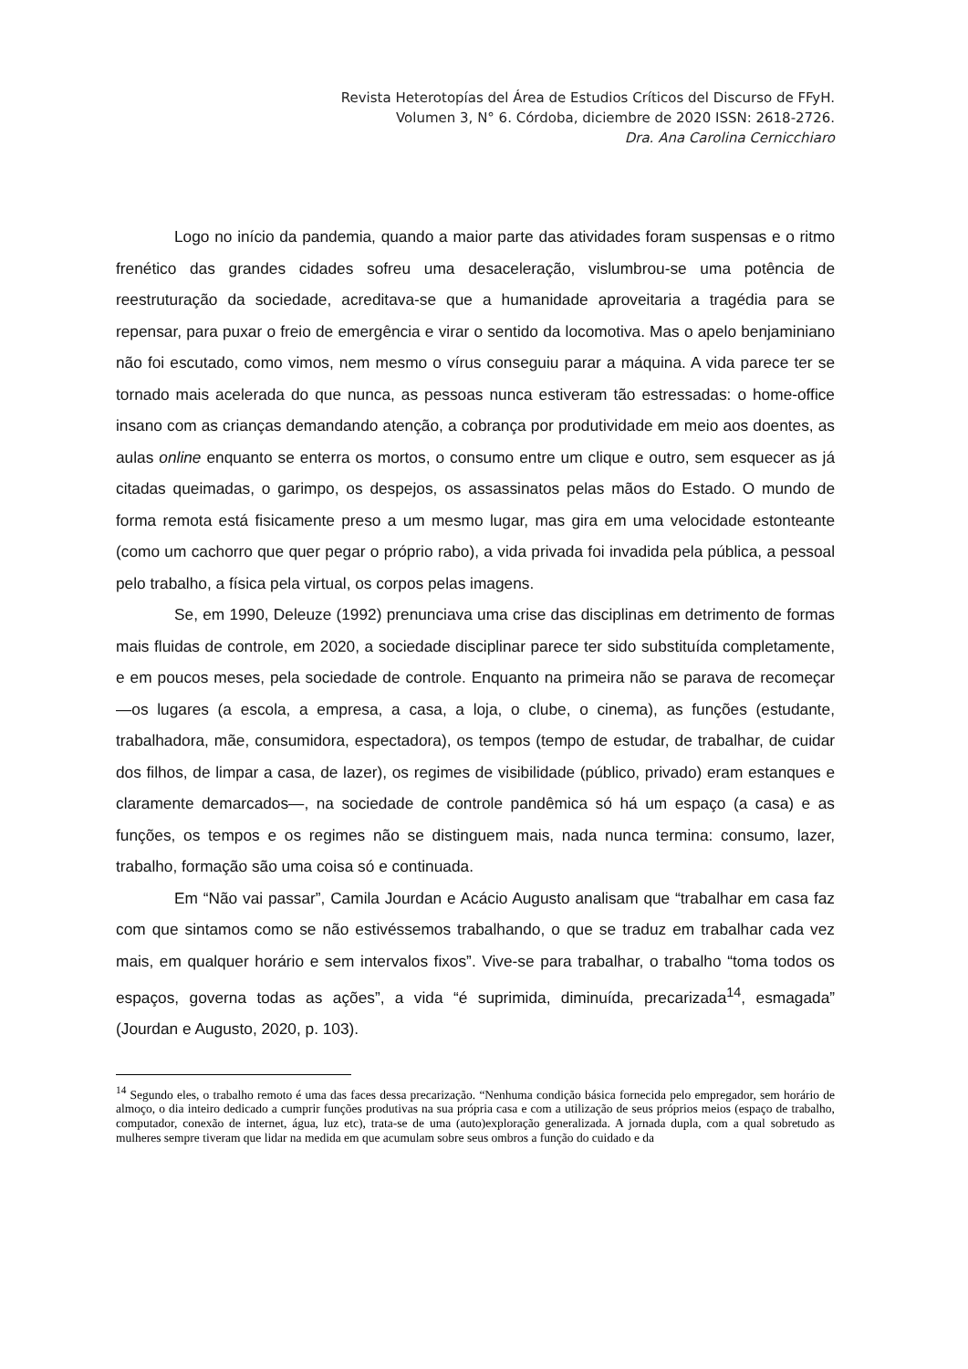Revista Heterotopías del Área de Estudios Críticos del Discurso de FFyH.
Volumen 3, N° 6. Córdoba, diciembre de 2020 ISSN: 2618-2726.
Dra. Ana Carolina Cernicchiaro
Logo no início da pandemia, quando a maior parte das atividades foram suspensas e o ritmo frenético das grandes cidades sofreu uma desaceleração, vislumbrou-se uma potência de reestruturação da sociedade, acreditava-se que a humanidade aproveitaria a tragédia para se repensar, para puxar o freio de emergência e virar o sentido da locomotiva. Mas o apelo benjaminiano não foi escutado, como vimos, nem mesmo o vírus conseguiu parar a máquina. A vida parece ter se tornado mais acelerada do que nunca, as pessoas nunca estiveram tão estressadas: o home-office insano com as crianças demandando atenção, a cobrança por produtividade em meio aos doentes, as aulas online enquanto se enterra os mortos, o consumo entre um clique e outro, sem esquecer as já citadas queimadas, o garimpo, os despejos, os assassinatos pelas mãos do Estado. O mundo de forma remota está fisicamente preso a um mesmo lugar, mas gira em uma velocidade estonteante (como um cachorro que quer pegar o próprio rabo), a vida privada foi invadida pela pública, a pessoal pelo trabalho, a física pela virtual, os corpos pelas imagens.
Se, em 1990, Deleuze (1992) prenunciava uma crise das disciplinas em detrimento de formas mais fluidas de controle, em 2020, a sociedade disciplinar parece ter sido substituída completamente, e em poucos meses, pela sociedade de controle. Enquanto na primeira não se parava de recomeçar —os lugares (a escola, a empresa, a casa, a loja, o clube, o cinema), as funções (estudante, trabalhadora, mãe, consumidora, espectadora), os tempos (tempo de estudar, de trabalhar, de cuidar dos filhos, de limpar a casa, de lazer), os regimes de visibilidade (público, privado) eram estanques e claramente demarcados—, na sociedade de controle pandêmica só há um espaço (a casa) e as funções, os tempos e os regimes não se distinguem mais, nada nunca termina: consumo, lazer, trabalho, formação são uma coisa só e continuada.
Em “Não vai passar”, Camila Jourdan e Acácio Augusto analisam que “trabalhar em casa faz com que sintamos como se não estivéssemos trabalhando, o que se traduz em trabalhar cada vez mais, em qualquer horário e sem intervalos fixos”. Vive-se para trabalhar, o trabalho “toma todos os espaços, governa todas as ações”, a vida “é suprimida, diminuída, precarizada<sup>14</sup>, esmagada” (Jourdan e Augusto, 2020, p. 103).
<sup>14</sup> Segundo eles, o trabalho remoto é uma das faces dessa precarização. “Nenhuma condição básica fornecida pelo empregador, sem horário de almoço, o dia inteiro dedicado a cumprir funções produtivas na sua própria casa e com a utilização de seus próprios meios (espaço de trabalho, computador, conexão de internet, água, luz etc), trata-se de uma (auto)exploração generalizada. A jornada dupla, com a qual sobretudo as mulheres sempre tiveram que lidar na medida em que acumulam sobre seus ombros a função do cuidado e da